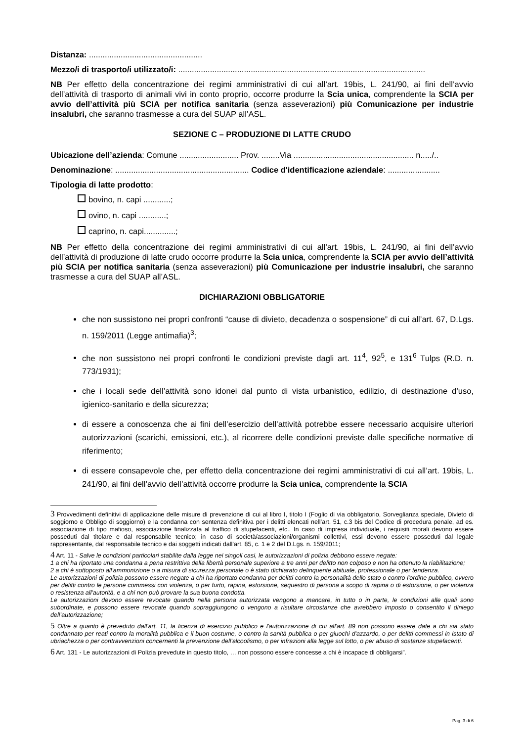Distanza: ..................................................
Mezzo/i di trasporto/i utilizzato/i: .............................................................................................................
NB Per effetto della concentrazione dei regimi amministrativi di cui all’art. 19bis, L. 241/90, ai fini dell’avvio dell’attività di trasporto di animali vivi in conto proprio, occorre produrre la Scia unica, comprendente la SCIA per avvio dell’attività più SCIA per notifica sanitaria (senza asseverazioni) più Comunicazione per industrie insalubri, che saranno trasmesse a cura del SUAP all’ASL.
SEZIONE C – PRODUZIONE DI LATTE CRUDO
Ubicazione dell’azienda: Comune .......................... Prov. ........Via ..................................................... n...../..
Denominazione: ........................................................... Codice d'identificazione aziendale: .......................
Tipologia di latte prodotto:
bovino, n. capi ............;
ovino, n. capi ............;
caprino, n. capi..............;
NB Per effetto della concentrazione dei regimi amministrativi di cui all’art. 19bis, L. 241/90, ai fini dell’avvio dell’attività di produzione di latte crudo occorre produrre la Scia unica, comprendente la SCIA per avvio dell’attività più SCIA per notifica sanitaria (senza asseverazioni) più Comunicazione per industrie insalubri, che saranno trasmesse a cura del SUAP all’ASL.
DICHIARAZIONI OBBLIGATORIE
che non sussistono nei propri confronti “cause di divieto, decadenza o sospensione” di cui all’art. 67, D.Lgs. n. 159/2011 (Legge antimafia)<sup>3</sup>;
che non sussistono nei propri confronti le condizioni previste dagli art. 11<sup>4</sup>, 92<sup>5</sup>, e 131<sup>6</sup> Tulps (R.D. n. 773/1931);
che i locali sede dell’attività sono idonei dal punto di vista urbanistico, edilizio, di destinazione d’uso, igienico-sanitario e della sicurezza;
di essere a conoscenza che ai fini dell’esercizio dell’attività potrebbe essere necessario acquisire ulteriori autorizzazioni (scarichi, emissioni, etc.), al ricorrere delle condizioni previste dalle specifiche normative di riferimento;
di essere consapevole che, per effetto della concentrazione dei regimi amministrativi di cui all’art. 19bis, L. 241/90, ai fini dell’avvio dell’attività occorre produrre la Scia unica, comprendente la SCIA
3 Provvedimenti definitivi di applicazione delle misure di prevenzione di cui al libro I, titolo I (Foglio di via obbligatorio, Sorveglianza speciale, Divieto di soggiorno e Obbligo di soggiorno) e la condanna con sentenza definitiva per i delitti elencati nell’art. 51, c.3 bis del Codice di procedura penale, ad es. associazione di tipo mafioso, associazione finalizzata al traffico di stupefacenti, etc.. In caso di impresa individuale, i requisiti morali devono essere posseduti dal titolare e dal responsabile tecnico; in caso di società/associazioni/organismi collettivi, essi devono essere posseduti dal legale rappresentante, dal responsabile tecnico e dai soggetti indicati dall’art. 85, c. 1 e 2 del D.Lgs. n. 159/2011;
4 Art. 11 - Salve le condizioni particolari stabilite dalla legge nei singoli casi, le autorizzazioni di polizia debbono essere negate:
1 a chi ha riportato una condanna a pena restrittiva della libertà personale superiore a tre anni per delitto non colposo e non ha ottenuto la riabilitazione;
2 a chi è sottoposto all'ammonizione o a misura di sicurezza personale o è stato dichiarato delinquente abituale, professionale o per tendenza.
Le autorizzazioni di polizia possono essere negate a chi ha riportato condanna per delitti contro la personalità dello stato o contro l'ordine pubblico, ovvero per delitti contro le persone commessi con violenza, o per furto, rapina, estorsione, sequestro di persona a scopo di rapina o di estorsione, o per violenza o resistenza all'autorità, e a chi non può provare la sua buona condotta.
Le autorizzazioni devono essere revocate quando nella persona autorizzata vengono a mancare, in tutto o in parte, le condizioni alle quali sono subordinate, e possono essere revocate quando sopraggiungono o vengono a risultare circostanze che avrebbero imposto o consentito il diniego dell’autorizzazione;
5 Oltre a quanto è preveduto dall'art. 11, la licenza di esercizio pubblico e l'autorizzazione di cui all'art. 89 non possono essere date a chi sia stato condannato per reati contro la moralità pubblica e il buon costume, o contro la sanità pubblica o per giuochi d'azzardo, o per delitti commessi in istato di ubriachezza o per contravvenzioni concernenti la prevenzione dell'alcoolismo, o per infrazioni alla legge sul lotto, o per abuso di sostanze stupefacenti.
6 Art. 131 - Le autorizzazioni di Polizia prevedute in questo titolo, … non possono essere concesse a chi è incapace di obbligarsi”.
Pag. 3 di 6